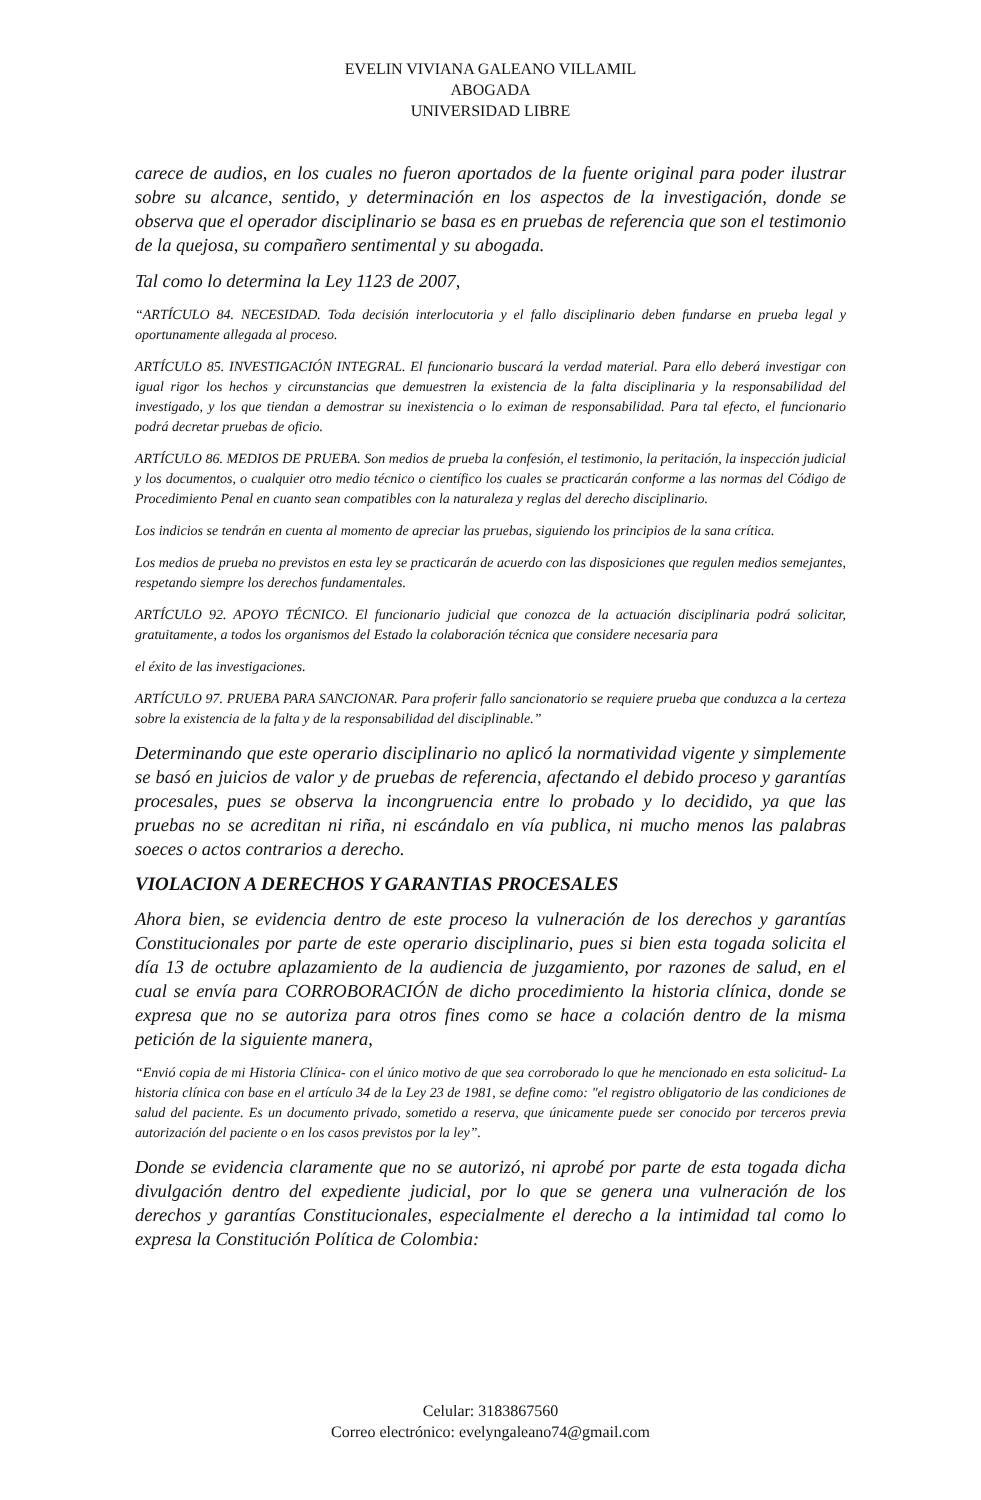EVELIN VIVIANA GALEANO VILLAMIL
ABOGADA
UNIVERSIDAD LIBRE
carece de audios, en los cuales no fueron aportados de la fuente original para poder ilustrar sobre su alcance, sentido, y determinación en los aspectos de la investigación, donde se observa que el operador disciplinario se basa es en pruebas de referencia que son el testimonio de la quejosa, su compañero sentimental y su abogada.
Tal como lo determina la Ley 1123 de 2007,
“ARTÍCULO 84. NECESIDAD. Toda decisión interlocutoria y el fallo disciplinario deben fundarse en prueba legal y oportunamente allegada al proceso.
ARTÍCULO 85. INVESTIGACIÓN INTEGRAL. El funcionario buscará la verdad material. Para ello deberá investigar con igual rigor los hechos y circunstancias que demuestren la existencia de la falta disciplinaria y la responsabilidad del investigado, y los que tiendan a demostrar su inexistencia o lo eximan de responsabilidad. Para tal efecto, el funcionario podrá decretar pruebas de oficio.
ARTÍCULO 86. MEDIOS DE PRUEBA. Son medios de prueba la confesión, el testimonio, la peritación, la inspección judicial y los documentos, o cualquier otro medio técnico o científico los cuales se practicarán conforme a las normas del Código de Procedimiento Penal en cuanto sean compatibles con la naturaleza y reglas del derecho disciplinario.
Los indicios se tendrán en cuenta al momento de apreciar las pruebas, siguiendo los principios de la sana crítica.
Los medios de prueba no previstos en esta ley se practicarán de acuerdo con las disposiciones que regulen medios semejantes, respetando siempre los derechos fundamentales.
ARTÍCULO 92. APOYO TÉCNICO. El funcionario judicial que conozca de la actuación disciplinaria podrá solicitar, gratuitamente, a todos los organismos del Estado la colaboración técnica que considere necesaria para
el éxito de las investigaciones.
ARTÍCULO 97. PRUEBA PARA SANCIONAR. Para proferir fallo sancionatorio se requiere prueba que conduzca a la certeza sobre la existencia de la falta y de la responsabilidad del disciplinable.”
Determinando que este operario disciplinario no aplicó la normatividad vigente y simplemente se basó en juicios de valor y de pruebas de referencia, afectando el debido proceso y garantías procesales, pues se observa la incongruencia entre lo probado y lo decidido, ya que las pruebas no se acreditan ni riña, ni escándalo en vía publica, ni mucho menos las palabras soeces o actos contrarios a derecho.
VIOLACION A DERECHOS Y GARANTIAS PROCESALES
Ahora bien, se evidencia dentro de este proceso la vulneración de los derechos y garantías Constitucionales por parte de este operario disciplinario, pues si bien esta togada solicita el día 13 de octubre aplazamiento de la audiencia de juzgamiento, por razones de salud, en el cual se envía para CORROBORACIÓN de dicho procedimiento la historia clínica, donde se expresa que no se autoriza para otros fines como se hace a colación dentro de la misma petición de la siguiente manera,
“Envió copia de mi Historia Clínica- con el único motivo de que sea corroborado lo que he mencionado en esta solicitud- La historia clínica con base en el artículo 34 de la Ley 23 de 1981, se define como: "el registro obligatorio de las condiciones de salud del paciente. Es un documento privado, sometido a reserva, que únicamente puede ser conocido por terceros previa autorización del paciente o en los casos previstos por la ley”.
Donde se evidencia claramente que no se autorizó, ni aprobé por parte de esta togada dicha divulgación dentro del expediente judicial, por lo que se genera una vulneración de los derechos y garantías Constitucionales, especialmente el derecho a la intimidad tal como lo expresa la Constitución Política de Colombia:
Celular: 3183867560
Correo electrónico: evelyngaleano74@gmail.com